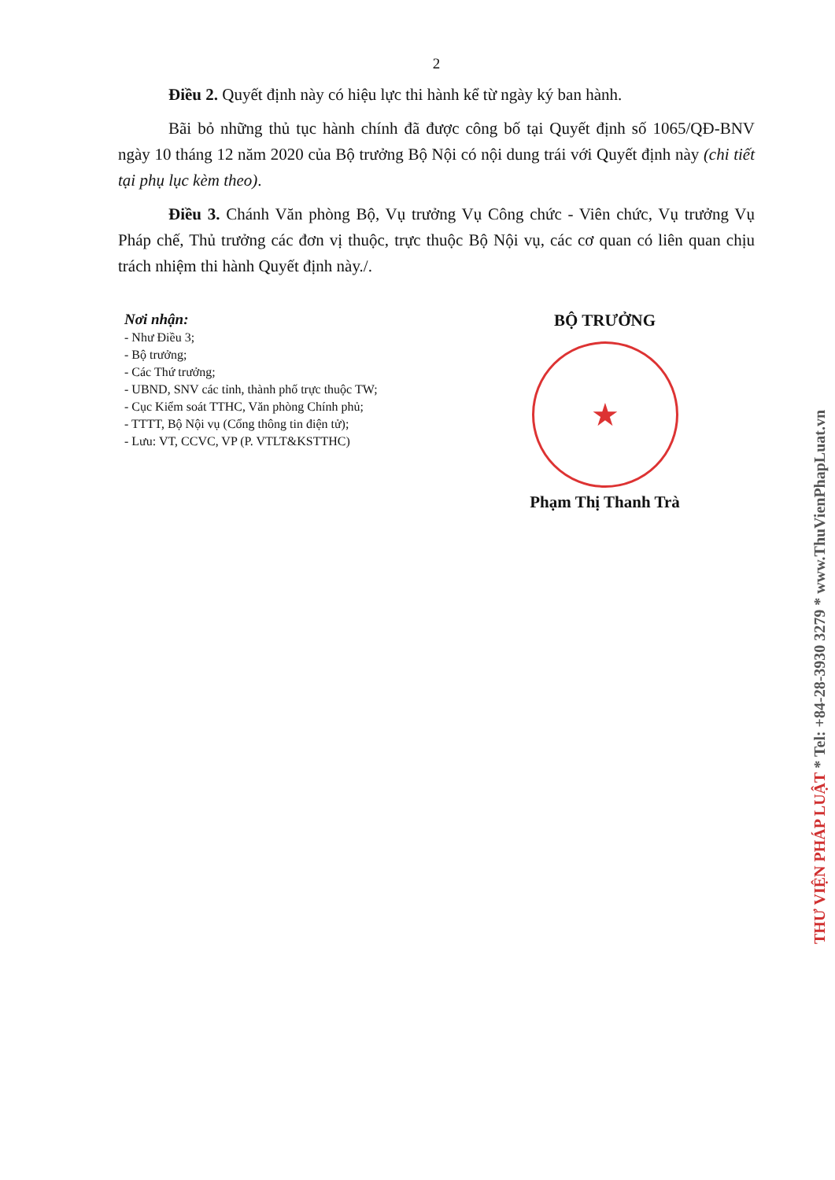2
Điều 2. Quyết định này có hiệu lực thi hành kể từ ngày ký ban hành.
Bãi bỏ những thủ tục hành chính đã được công bố tại Quyết định số 1065/QĐ-BNV ngày 10 tháng 12 năm 2020 của Bộ trưởng Bộ Nội có nội dung trái với Quyết định này (chi tiết tại phụ lục kèm theo).
Điều 3. Chánh Văn phòng Bộ, Vụ trưởng Vụ Công chức - Viên chức, Vụ trưởng Vụ Pháp chế, Thủ trưởng các đơn vị thuộc, trực thuộc Bộ Nội vụ, các cơ quan có liên quan chịu trách nhiệm thi hành Quyết định này./.
Nơi nhận:
- Như Điều 3;
- Bộ trưởng;
- Các Thứ trưởng;
- UBND, SNV các tỉnh, thành phố trực thuộc TW;
- Cục Kiểm soát TTHC, Văn phòng Chính phủ;
- TTTT, Bộ Nội vụ (Cổng thông tin điện tử);
- Lưu: VT, CCVC, VP (P. VTLT&KSTTHC)
BỘ TRƯỞNG
★
Phạm Thị Thanh Trà
THƯ VIỆN PHÁP LUẬT * Tel: +84-28-3930 3279 * www.ThuVienPhapLuat.vn